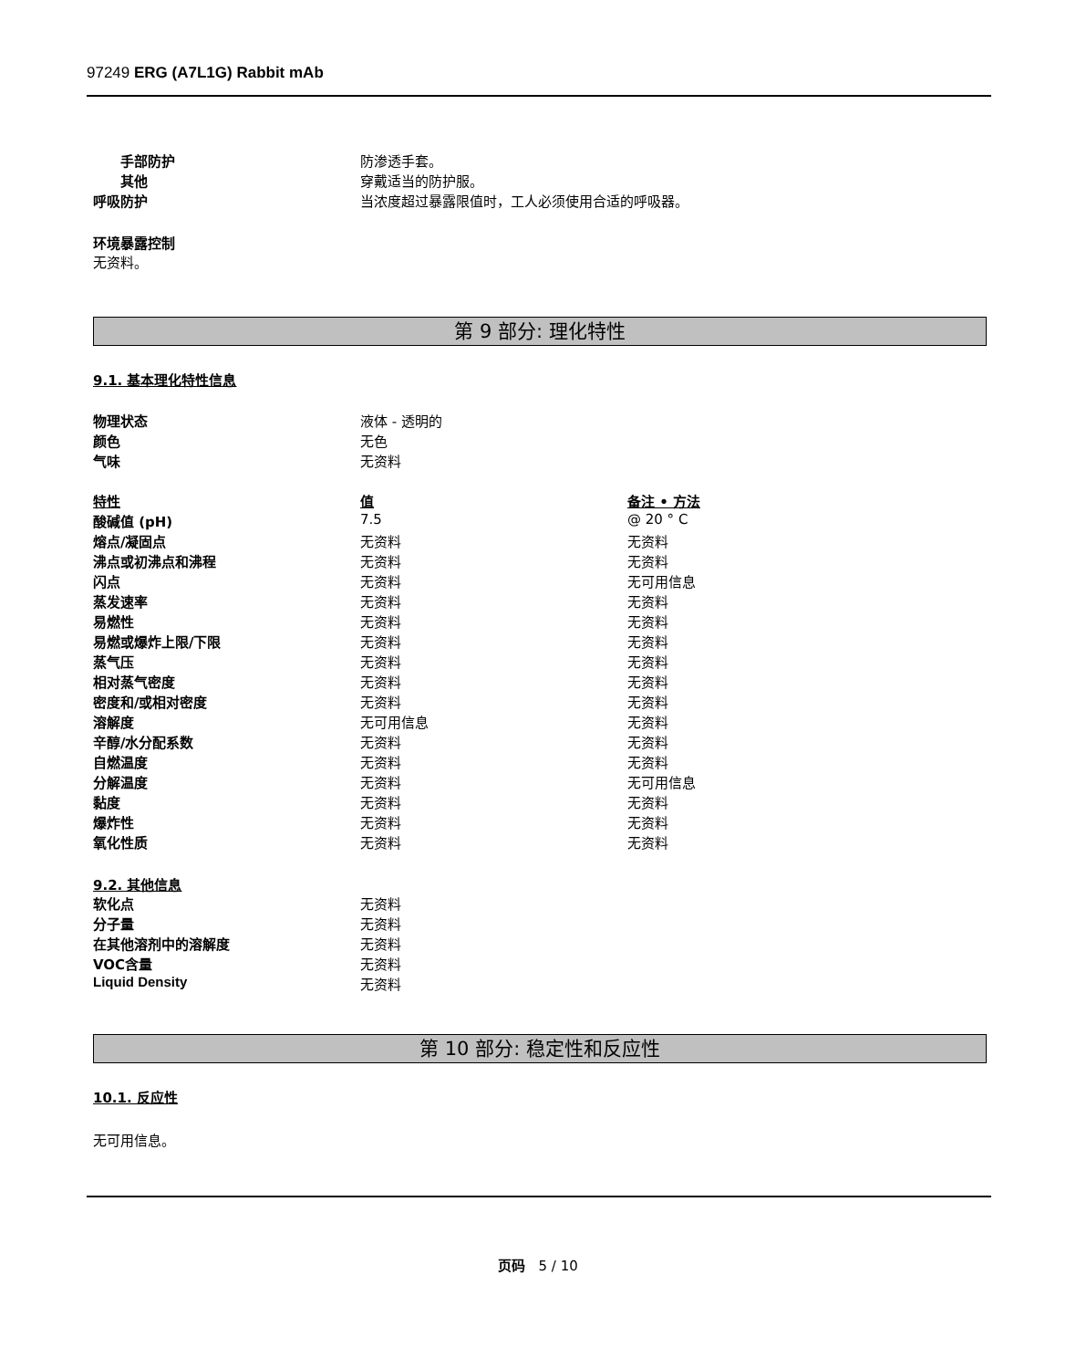97249 ERG (A7L1G) Rabbit mAb
| 手部防护 | 防渗透手套。 |
| 其他 | 穿戴适当的防护服。 |
| 呼吸防护 | 当浓度超过暴露限值时，工人必须使用合适的呼吸器。 |
环境暴露控制
无资料。
第 9 部分: 理化特性
9.1. 基本理化特性信息
| 物理状态 | 液体 - 透明的 |
| 颜色 | 无色 |
| 气味 | 无资料 |
| 特性 | 值 | 备注 • 方法 |
| --- | --- | --- |
| 酸碱值 (pH) | 7.5 | @ 20 ° C |
| 熔点/凝固点 | 无资料 | 无资料 |
| 沸点或初沸点和沸程 | 无资料 | 无资料 |
| 闪点 | 无资料 | 无可用信息 |
| 蒸发速率 | 无资料 | 无资料 |
| 易燃性 | 无资料 | 无资料 |
| 易燃或爆炸上限/下限 | 无资料 | 无资料 |
| 蒸气压 | 无资料 | 无资料 |
| 相对蒸气密度 | 无资料 | 无资料 |
| 密度和/或相对密度 | 无资料 | 无资料 |
| 溶解度 | 无可用信息 | 无资料 |
| 辛醇/水分配系数 | 无资料 | 无资料 |
| 自燃温度 | 无资料 | 无资料 |
| 分解温度 | 无资料 | 无可用信息 |
| 黏度 | 无资料 | 无资料 |
| 爆炸性 | 无资料 | 无资料 |
| 氧化性质 | 无资料 | 无资料 |
9.2. 其他信息
| 软化点 | 无资料 |
| 分子量 | 无资料 |
| 在其他溶剂中的溶解度 | 无资料 |
| VOC含量 | 无资料 |
| Liquid Density | 无资料 |
第 10 部分: 稳定性和反应性
10.1. 反应性
无可用信息。
页码 5 / 10